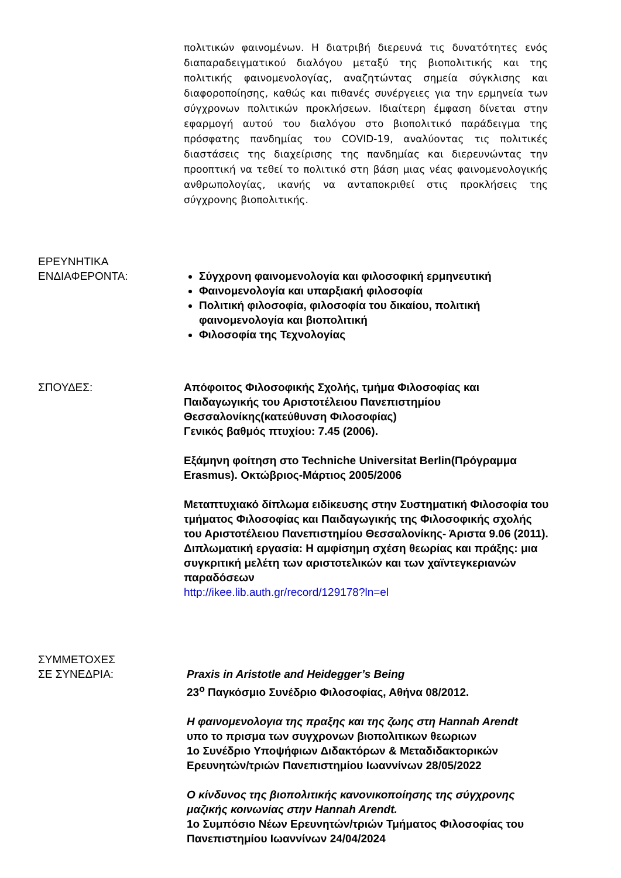πολιτικών φαινομένων. Η διατριβή διερευνά τις δυνατότητες ενός διαπαραδειγματικού διαλόγου μεταξύ της βιοπολιτικής και της πολιτικής φαινομενολογίας, αναζητώντας σημεία σύγκλισης και διαφοροποίησης, καθώς και πιθανές συνέργειες για την ερμηνεία των σύγχρονων πολιτικών προκλήσεων. Ιδιαίτερη έμφαση δίνεται στην εφαρμογή αυτού του διαλόγου στο βιοπολιτικό παράδειγμα της πρόσφατης πανδημίας του COVID-19, αναλύοντας τις πολιτικές διαστάσεις της διαχείρισης της πανδημίας και διερευνώντας την προοπτική να τεθεί το πολιτικό στη βάση μιας νέας φαινομενολογικής ανθρωπολογίας, ικανής να ανταποκριθεί στις προκλήσεις της σύγχρονης βιοπολιτικής.
ΕΡΕΥΝΗΤΙΚΑ
ΕΝΔΙΑΦΕΡΟΝΤΑ:
Σύγχρονη φαινομενολογία και φιλοσοφική ερμηνευτική
Φαινομενολογία και υπαρξιακή φιλοσοφία
Πολιτική φιλοσοφία, φιλοσοφία του δικαίου, πολιτική φαινομενολογία και βιοπολιτική
Φιλοσοφία της Τεχνολογίας
ΣΠΟΥΔΕΣ: Απόφοιτος Φιλοσοφικής Σχολής, τμήμα Φιλοσοφίας και Παιδαγωγικής του Αριστοτέλειου Πανεπιστημίου Θεσσαλονίκης(κατεύθυνση Φιλοσοφίας)
Γενικός βαθμός πτυχίου: 7.45 (2006).
Εξάμηνη φοίτηση στο Techniche Universitat Berlin(Πρόγραμμα Erasmus). Οκτώβριος-Μάρτιος 2005/2006
Μεταπτυχιακό δίπλωμα ειδίκευσης στην Συστηματική Φιλοσοφία του τμήματος Φιλοσοφίας και Παιδαγωγικής της Φιλοσοφικής σχολής του Αριστοτέλειου Πανεπιστημίου Θεσσαλονίκης- Άριστα 9.06 (2011).
Διπλωματική εργασία: Η αμφίσημη σχέση θεωρίας και πράξης: μια συγκριτική μελέτη των αριστοτελικών και των χαϊντεγκεριανών παραδόσεων
http://ikee.lib.auth.gr/record/129178?ln=el
ΣΥΜΜΕΤΟΧΕΣ
ΣΕ ΣΥΝΕΔΡΙΑ:
Praxis in Aristotle and Heidegger’s Being
23<sup>ο</sup> Παγκόσμιο Συνέδριο Φιλοσοφίας, Αθήνα 08/2012.
Η φαινομενολογια της πραξης και της ζωης στη Hannah Arendt
υπο το πρισμα των συγχρονων βιοπολιτικων θεωριων
1ο Συνέδριο Υποψήφιων Διδακτόρων & Μεταδιδακτορικών Ερευνητών/τριών Πανεπιστημίου Ιωαννίνων 28/05/2022
Ο κίνδυνος της βιοπολιτικής κανονικοποίησης της σύγχρονης μαζικής κοινωνίας στην Hannah Arendt.
1ο Συμπόσιο Νέων Ερευνητών/τριών Τμήματος Φιλοσοφίας του Πανεπιστημίου Ιωαννίνων 24/04/2024